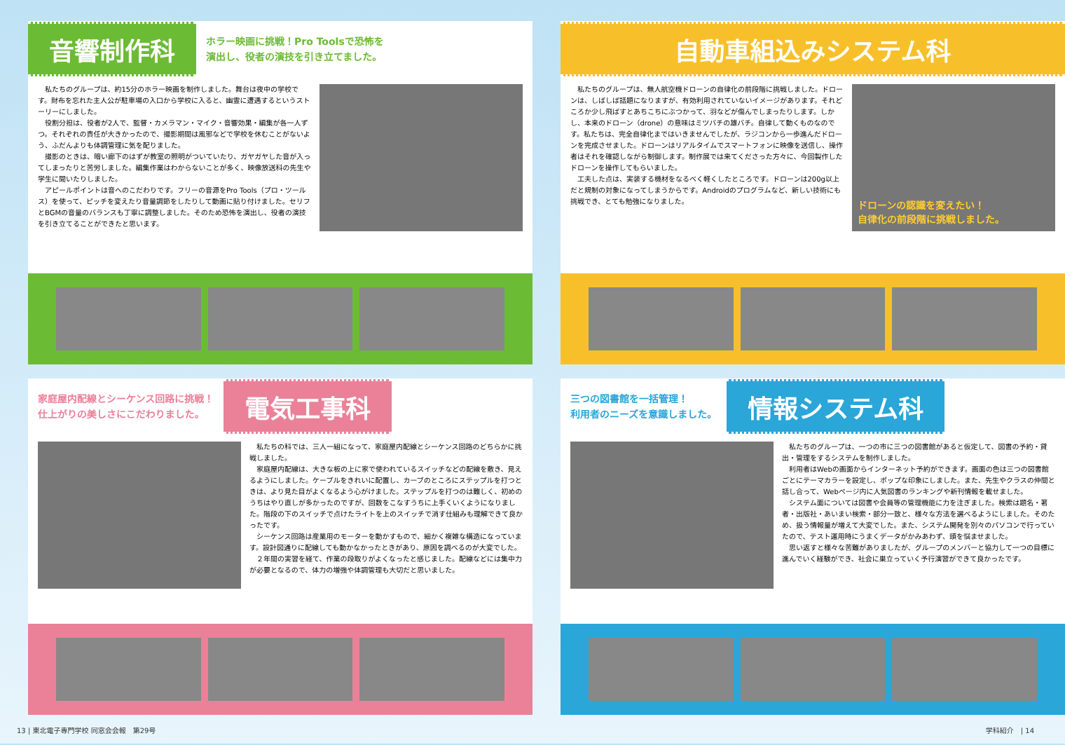音響制作科
ホラー映画に挑戦！Pro Toolsで恐怖を
演出し、役者の演技を引き立てました。
私たちのグループは、約15分のホラー映画を制作しました。舞台は夜中の学校です。財布を忘れた主人公が駐車場の入口から学校に入ると、幽霊に遭遇するというストーリーにしました。
役割分担は、役者が2人で、監督・カメラマン・マイク・音響効果・編集が各一人ずつ。それぞれの責任が大きかったので、撮影期間は風邪などで学校を休むことがないよう、ふだんよりも体調管理に気を配りました。
撮影のときは、暗い廊下のはずが教室の照明がついていたり、ガヤガヤした音が入ってしまったりと苦労しました。編集作業はわからないことが多く、映像放送科の先生や学生に聞いたりしました。
アピールポイントは音へのこだわりです。フリーの音源をPro Tools（プロ・ツールス）を使って、ピッチを変えたり音量調節をしたりして動画に貼り付けました。セリフとBGMの音量のバランスも丁寧に調整しました。そのため恐怖を演出し、役者の演技を引き立てることができたと思います。
自動車組込みシステム科
私たちのグループは、無人航空機ドローンの自律化の前段階に挑戦しました。ドローンは、しばしば話題になりますが、有効利用されていないイメージがあります。それどころか少し飛ばすとあちこちにぶつかって、羽などが傷んでしまったりします。しかし、本来のドローン（drone）の意味はミツバチの雄バチ。自律して動くものなのです。私たちは、完全自律化まではいきませんでしたが、ラジコンから一歩進んだドローンを完成させました。ドローンはリアルタイムでスマートフォンに映像を送信し、操作者はそれを確認しながら制御します。制作展では来てくださった方々に、今回製作したドローンを操作してもらいました。
工夫した点は、実装する機材をなるべく軽くしたところです。ドローンは200g以上だと規制の対象になってしまうからです。Androidのプログラムなど、新しい技術にも挑戦でき、とても勉強になりました。
ドローンの認識を変えたい！
自律化の前段階に挑戦しました。
家庭屋内配線とシーケンス回路に挑戦！
仕上がりの美しさにこだわりました。
電気工事科
私たちの科では、三人一組になって、家庭屋内配線とシーケンス回路のどちらかに挑戦しました。
家庭屋内配線は、大きな板の上に家で使われているスイッチなどの配線を敷き、見えるようにしました。ケーブルをきれいに配置し、カーブのところにステップルを打つときは、より見た目がよくなるよう心がけました。ステップルを打つのは難しく、初めのうちはやり直しが多かったのですが、回数をこなすうちに上手くいくようになりました。階段の下のスイッチで点けたライトを上のスイッチで消す仕組みも理解できて良かったです。
シーケンス回路は産業用のモーターを動かすもので、細かく複雑な構造になっています。設計図通りに配線しても動かなかったときがあり、原因を調べるのが大変でした。
２年間の実習を経て、作業の段取りがよくなったと感じました。配線などには集中力が必要となるので、体力の増強や体調管理も大切だと思いました。
三つの図書館を一括管理！
利用者のニーズを意識しました。
情報システム科
私たちのグループは、一つの市に三つの図書館があると仮定して、図書の予約・貸出・管理をするシステムを制作しました。
利用者はWebの画面からインターネット予約ができます。画面の色は三つの図書館ごとにテーマカラーを設定し、ポップな印象にしました。また、先生やクラスの仲間と話し合って、Webページ内に人気図書のランキングや新刊情報を載せました。
システム面については図書や会員等の管理機能に力を注ぎました。検索は題名・著者・出版社・あいまい検索・部分一致と、様々な方法を選べるようにしました。そのため、扱う情報量が増えて大変でした。また、システム開発を別々のパソコンで行っていたので、テスト運用時にうまくデータがかみあわず、頭を悩ませました。
思い返すと様々な苦難がありましたが、グループのメンバーと協力して一つの目標に進んでいく経験ができ、社会に巣立っていく予行演習ができて良かったです。
13 | 東北電子専門学校 同窓会会報　第29号 学科紹介　| 14